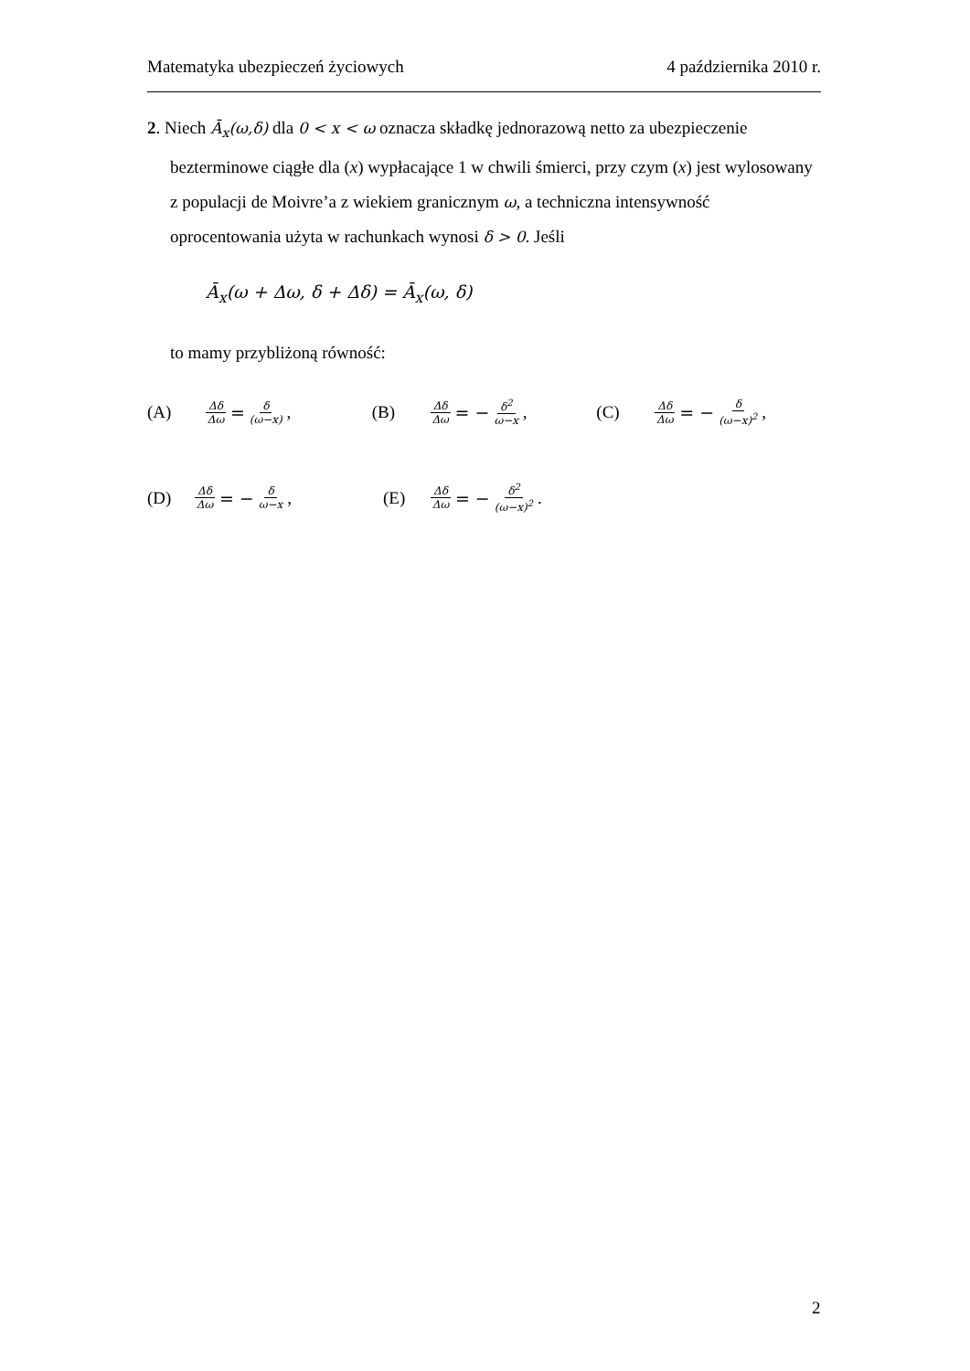Matematyka ubezpieczeń życiowych 4 października 2010 r.
2. Niech Ā<sub>x</sub>(ω,δ) dla 0 < x < ω oznacza składkę jednorazową netto za ubezpieczenie bezterminowe ciągłe dla (x) wypłacające 1 w chwili śmierci, przy czym (x) jest wylosowany z populacji de Moivre’a z wiekiem granicznym ω, a techniczna intensywność oprocentowania użyta w rachunkach wynosi δ > 0. Jeśli
Ā<sub>x</sub>(ω + Δω, δ + Δδ) = Ā<sub>x</sub>(ω, δ)
to mamy przybliżoną równość:
(A) Δδ Δω = δ (ω−x) , (B) Δδ Δω = − δ<sup>2</sup> ω−x , (C) Δδ Δω = − δ (ω−x)<sup>2</sup> ,
(D) Δδ Δω = − δ ω−x , (E) Δδ Δω = − δ<sup>2</sup> (ω−x)<sup>2</sup> .
2